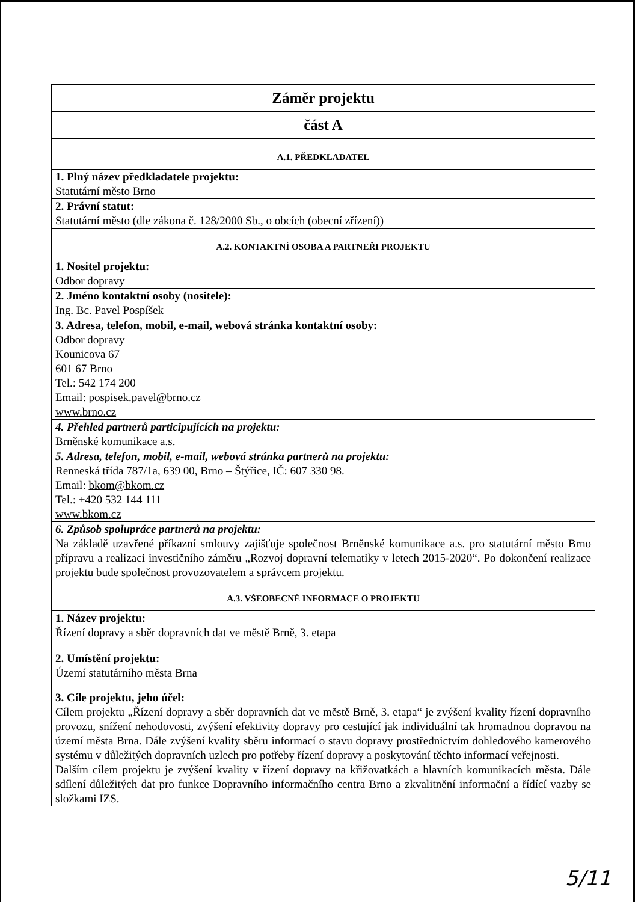| Záměr projektu |
| část A |
| A.1. PŘEDKLADATEL |
| 1. Plný název předkladatele projektu: Statutární město Brno |
| 2. Právní statut: Statutární město (dle zákona č. 128/2000 Sb., o obcích (obecní zřízení)) |
| A.2. KONTAKTNÍ OSOBA A PARTNEŘI PROJEKTU |
| 1. Nositel projektu: Odbor dopravy |
| 2. Jméno kontaktní osoby (nositele): Ing. Bc. Pavel Pospíšek |
| 3. Adresa, telefon, mobil, e-mail, webová stránka kontaktní osoby: Odbor dopravy Kounicova 67 601 67 Brno Tel.: 542 174 200 Email: pospisek.pavel@brno.cz www.brno.cz |
| 4. Přehled partnerů participujících na projektu: Brněnské komunikace a.s. |
| 5. Adresa, telefon, mobil, e-mail, webová stránka partnerů na projektu: Renneská třída 787/1a, 639 00, Brno – Štýřice, IČ: 607 330 98. Email: bkom@bkom.cz Tel.: +420 532 144 111 www.bkom.cz |
| 6. Způsob spolupráce partnerů na projektu: Na základě uzavřené příkazní smlouvy zajišťuje společnost Brněnské komunikace a.s. pro statutární město Brno přípravu a realizaci investičního záměru „Rozvoj dopravní telematiky v letech 2015-2020“. Po dokončení realizace projektu bude společnost provozovatelem a správcem projektu. |
| A.3. VŠEOBECNÉ INFORMACE O PROJEKTU |
| 1. Název projektu: Řízení dopravy a sběr dopravních dat ve městě Brně, 3. etapa |
| 2. Umístění projektu: Území statutárního města Brna |
| 3. Cíle projektu, jeho účel: Cílem projektu „Řízení dopravy a sběr dopravních dat ve městě Brně, 3. etapa“ je zvýšení kvality řízení dopravního provozu, snížení nehodovosti, zvýšení efektivity dopravy pro cestující jak individuální tak hromadnou dopravou na území města Brna. Dále zvýšení kvality sběru informací o stavu dopravy prostřednictvím dohledového kamerového systému v důležitých dopravních uzlech pro potřeby řízení dopravy a poskytování těchto informací veřejnosti. Dalším cílem projektu je zvýšení kvality v řízení dopravy na křižovatkách a hlavních komunikacích města. Dále sdílení důležitých dat pro funkce Dopravního informačního centra Brno a zkvalitnění informační a řídící vazby se složkami IZS. |
5/11